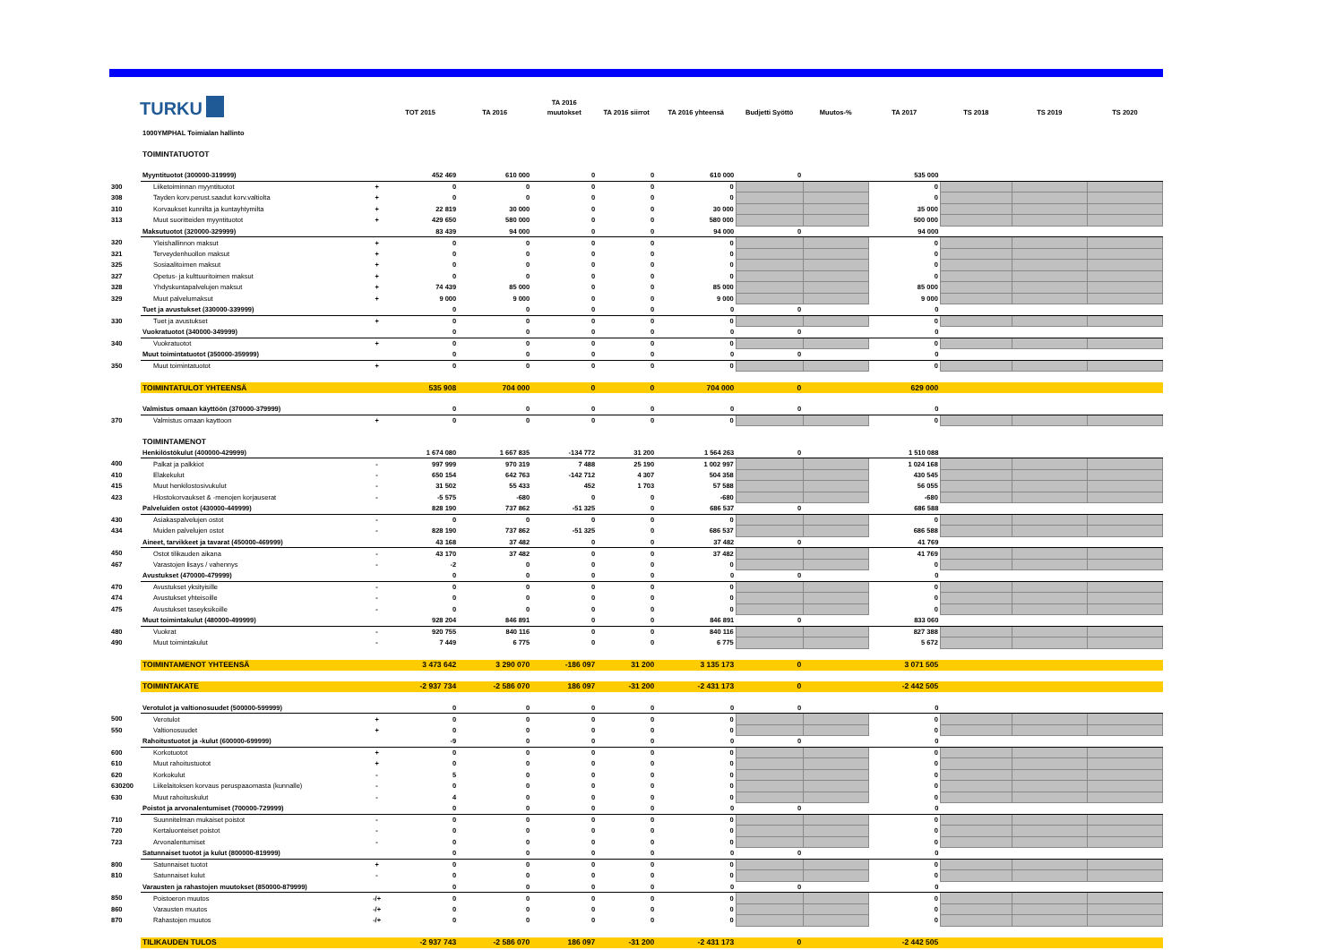| TURKU | | | TOT 2015 | TA 2016 | TA 2016 muutokset | TA 2016 siirrot | TA 2016 yhteensä | Budjetti Syöttö | Muutos-% | TA 2017 | TS 2018 | TS 2019 | TS 2020 |
| --- | --- | --- | --- | --- | --- | --- | --- | --- | --- | --- | --- | --- | --- |
| | 1000YMPHAL Toimialan hallinto | | | | | | | | | | | | |
| | TOIMINTATUOTOT | | | | | | | | | | | | |
| | Myyntituotot (300000-319999) | | 452 469 | 610 000 | 0 | 0 | 610 000 | 0 | | 535 000 | | | |
| 300 | Liiketoiminnan myyntituotot | + | 0 | 0 | 0 | 0 | 0 | | | 0 | | | |
| 308 | Tayden korv.perust.saadut korv.valtiolta | + | 0 | 0 | 0 | 0 | 0 | | | 0 | | | |
| 310 | Korvaukset kunnilta ja kuntayhtymilta | + | 22 819 | 30 000 | 0 | 0 | 30 000 | | | 35 000 | | | |
| 313 | Muut suoritteiden myyntituotot | + | 429 650 | 580 000 | 0 | 0 | 580 000 | | | 500 000 | | | |
| | Maksutuotot (320000-329999) | | 83 439 | 94 000 | 0 | 0 | 94 000 | 0 | | 94 000 | | | |
| 320 | Yleishallinnon maksut | + | 0 | 0 | 0 | 0 | 0 | | | 0 | | | |
| 321 | Terveydenhuollon maksut | + | 0 | 0 | 0 | 0 | 0 | | | 0 | | | |
| 325 | Sosiaalitoimen maksut | + | 0 | 0 | 0 | 0 | 0 | | | 0 | | | |
| 327 | Opetus- ja kulttuuritoimen maksut | + | 0 | 0 | 0 | 0 | 0 | | | 0 | | | |
| 328 | Yhdyskuntapalvelujen maksut | + | 74 439 | 85 000 | 0 | 0 | 85 000 | | | 85 000 | | | |
| 329 | Muut palvelumaksut | + | 9 000 | 9 000 | 0 | 0 | 9 000 | | | 9 000 | | | |
| | Tuet ja avustukset (330000-339999) | | 0 | 0 | 0 | 0 | 0 | 0 | | 0 | | | |
| 330 | Tuet ja avustukset | + | 0 | 0 | 0 | 0 | 0 | | | 0 | | | |
| | Vuokratuotot (340000-349999) | | 0 | 0 | 0 | 0 | 0 | 0 | | 0 | | | |
| 340 | Vuokratuotot | + | 0 | 0 | 0 | 0 | 0 | | | 0 | | | |
| | Muut toimintatuotot (350000-359999) | | 0 | 0 | 0 | 0 | 0 | 0 | | 0 | | | |
| 350 | Muut toimintatuotot | + | 0 | 0 | 0 | 0 | 0 | | | 0 | | | |
| | TOIMINTATULOT YHTEENSÄ | | 535 908 | 704 000 | 0 | 0 | 704 000 | 0 | | 629 000 | | | |
| | Valmistus omaan käyttöön (370000-379999) | | 0 | 0 | 0 | 0 | 0 | 0 | | 0 | | | |
| 370 | Valmistus omaan kayttoon | + | 0 | 0 | 0 | 0 | 0 | | | 0 | | | |
| | TOIMINTAMENOT | | | | | | | | | | | | |
| | Henkilöstökulut (400000-429999) | | 1 674 080 | 1 667 835 | -134 772 | 31 200 | 1 564 263 | 0 | | 1 510 088 | | | |
| 400 | Palkat ja palkkiot | - | 997 999 | 970 319 | 7 488 | 25 190 | 1 002 997 | | | 1 024 168 | | | |
| 410 | Elakekulut | - | 650 154 | 642 763 | -142 712 | 4 307 | 504 358 | | | 430 545 | | | |
| 415 | Muut henkilostosivukulut | - | 31 502 | 55 433 | 452 | 1 703 | 57 588 | | | 56 055 | | | |
| 423 | Hlostokorvaukset & -menojen korjauserat | - | -5 575 | -680 | 0 | 0 | -680 | | | -680 | | | |
| | Palveluiden ostot (430000-449999) | | 828 190 | 737 862 | -51 325 | 0 | 686 537 | 0 | | 686 588 | | | |
| 430 | Asiakaspalvelujen ostot | - | 0 | 0 | 0 | 0 | 0 | | | 0 | | | |
| 434 | Muiden palvelujen ostot | - | 828 190 | 737 862 | -51 325 | 0 | 686 537 | | | 686 588 | | | |
| | Aineet, tarvikkeet ja tavarat (450000-469999) | | 43 168 | 37 482 | 0 | 0 | 37 482 | 0 | | 41 769 | | | |
| 450 | Ostot tilikauden aikana | - | 43 170 | 37 482 | 0 | 0 | 37 482 | | | 41 769 | | | |
| 467 | Varastojen lisays / vahennys | - | -2 | 0 | 0 | 0 | 0 | | | 0 | | | |
| | Avustukset (470000-479999) | | 0 | 0 | 0 | 0 | 0 | 0 | | 0 | | | |
| 470 | Avustukset yksityisille | - | 0 | 0 | 0 | 0 | 0 | | | 0 | | | |
| 474 | Avustukset yhteisoille | - | 0 | 0 | 0 | 0 | 0 | | | 0 | | | |
| 475 | Avustukset taseyksikoille | - | 0 | 0 | 0 | 0 | 0 | | | 0 | | | |
| | Muut toimintakulut (480000-499999) | | 928 204 | 846 891 | 0 | 0 | 846 891 | 0 | | 833 060 | | | |
| 480 | Vuokrat | - | 920 755 | 840 116 | 0 | 0 | 840 116 | | | 827 388 | | | |
| 490 | Muut toimintakulut | - | 7 449 | 6 775 | 0 | 0 | 6 775 | | | 5 672 | | | |
| | TOIMINTAMENOT YHTEENSÄ | | 3 473 642 | 3 290 070 | -186 097 | 31 200 | 3 135 173 | 0 | | 3 071 505 | | | |
| | TOIMINTAKATE | | -2 937 734 | -2 586 070 | 186 097 | -31 200 | -2 431 173 | 0 | | -2 442 505 | | | |
| | Verotulot ja valtionosuudet (500000-599999) | | 0 | 0 | 0 | 0 | 0 | 0 | | 0 | | | |
| 500 | Verotulot | + | 0 | 0 | 0 | 0 | 0 | | | 0 | | | |
| 550 | Valtionosuudet | + | 0 | 0 | 0 | 0 | 0 | | | 0 | | | |
| | Rahoitustuotot ja -kulut (600000-699999) | | -9 | 0 | 0 | 0 | 0 | 0 | | 0 | | | |
| 600 | Korkotuotot | + | 0 | 0 | 0 | 0 | 0 | | | 0 | | | |
| 610 | Muut rahoitustuotot | + | 0 | 0 | 0 | 0 | 0 | | | 0 | | | |
| 620 | Korkokulut | - | 5 | 0 | 0 | 0 | 0 | | | 0 | | | |
| 630200 | Liikelaitoksen korvaus peruspaaomasta (kunnalle) | - | 0 | 0 | 0 | 0 | 0 | | | 0 | | | |
| 630 | Muut rahoituskulut | - | 4 | 0 | 0 | 0 | 0 | | | 0 | | | |
| | Poistot ja arvonalentumiset (700000-729999) | | 0 | 0 | 0 | 0 | 0 | 0 | | 0 | | | |
| 710 | Suunnitelman mukaiset poistot | - | 0 | 0 | 0 | 0 | 0 | | | 0 | | | |
| 720 | Kertaluonteiset poistot | - | 0 | 0 | 0 | 0 | 0 | | | 0 | | | |
| 723 | Arvonalentumiset | - | 0 | 0 | 0 | 0 | 0 | | | 0 | | | |
| | Satunnaiset tuotot ja kulut (800000-819999) | | 0 | 0 | 0 | 0 | 0 | 0 | | 0 | | | |
| 800 | Satunnaiset tuotot | + | 0 | 0 | 0 | 0 | 0 | | | 0 | | | |
| 810 | Satunnaiset kulut | - | 0 | 0 | 0 | 0 | 0 | | | 0 | | | |
| | Varausten ja rahastojen muutokset (850000-879999) | | 0 | 0 | 0 | 0 | 0 | 0 | | 0 | | | |
| 850 | Poistoeron muutos | -/+ | 0 | 0 | 0 | 0 | 0 | | | 0 | | | |
| 860 | Varausten muutos | -/+ | 0 | 0 | 0 | 0 | 0 | | | 0 | | | |
| 870 | Rahastojen muutos | -/+ | 0 | 0 | 0 | 0 | 0 | | | 0 | | | |
| | TILIKAUDEN TULOS | | -2 937 743 | -2 586 070 | 186 097 | -31 200 | -2 431 173 | 0 | | -2 442 505 | | | |